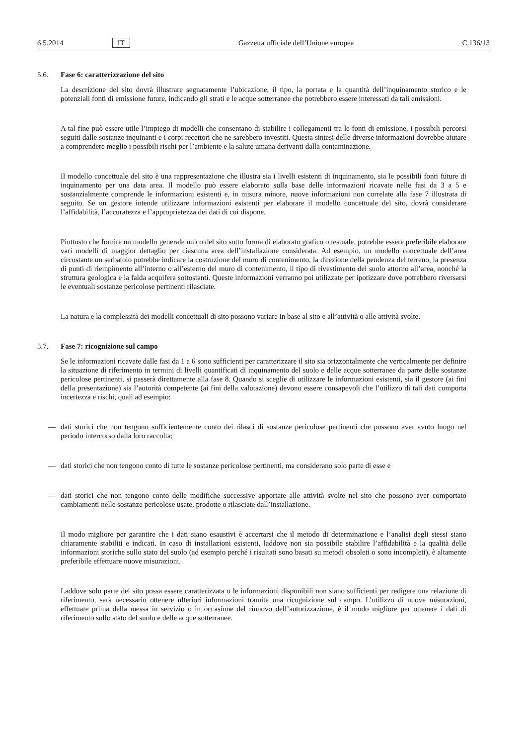6.5.2014 IT Gazzetta ufficiale dell’Unione europea C 136/13
5.6. Fase 6: caratterizzazione del sito
La descrizione del sito dovrà illustrare segnatamente l’ubicazione, il tipo, la portata e la quantità dell’inquinamento storico e le potenziali fonti di emissione future, indicando gli strati e le acque sotterranee che potrebbero essere interessati da tali emissioni.
A tal fine può essere utile l’impiego di modelli che consentano di stabilire i collegamenti tra le fonti di emissione, i possibili percorsi seguiti dalle sostanze inquinanti e i corpi recettori che ne sarebbero investiti. Questa sintesi delle diverse informazioni dovrebbe aiutare a comprendere meglio i possibili rischi per l’ambiente e la salute umana derivanti dalla contaminazione.
Il modello concettuale del sito è una rappresentazione che illustra sia i livelli esistenti di inquinamento, sia le possibili fonti future di inquinamento per una data area. Il modello può essere elaborato sulla base delle informazioni ricavate nelle fasi da 3 a 5 e sostanzialmente comprende le informazioni esistenti e, in misura minore, nuove informazioni non correlate alla fase 7 illustrata di seguito. Se un gestore intende utilizzare informazioni esistenti per elaborare il modello concettuale del sito, dovrà considerare l’affidabilità, l’accuratezza e l’appropriatezza dei dati di cui dispone.
Piuttosto che fornire un modello generale unico del sito sotto forma di elaborato grafico o testuale, potrebbe essere preferibile elaborare vari modelli di maggior dettaglio per ciascuna area dell’installazione considerata. Ad esempio, un modello concettuale dell’area circostante un serbatoio potrebbe indicare la costruzione del muro di contenimento, la direzione della pendenza del terreno, la presenza di punti di riempimento all’interno o all’esterno del muro di contenimento, il tipo di rivestimento del suolo attorno all’area, nonché la struttura geologica e la falda acquifera sottostanti. Queste informazioni verranno poi utilizzate per ipotizzare dove potrebbero riversarsi le eventuali sostanze pericolose pertinenti rilasciate.
La natura e la complessità dei modelli concettuali di sito possono variare in base al sito e all’attività o alle attività svolte.
5.7. Fase 7: ricognizione sul campo
Se le informazioni ricavate dalle fasi da 1 a 6 sono sufficienti per caratterizzare il sito sia orizzontalmente che verticalmente per definire la situazione di riferimento in termini di livelli quantificati di inquinamento del suolo e delle acque sotterranee da parte delle sostanze pericolose pertinenti, si passerà direttamente alla fase 8. Quando si sceglie di utilizzare le informazioni esistenti, sia il gestore (ai fini della presentazione) sia l’autorità competente (ai fini della valutazione) devono essere consapevoli che l’utilizzo di tali dati comporta incertezza e rischi, quali ad esempio:
— dati storici che non tengono sufficientemente conto dei rilasci di sostanze pericolose pertinenti che possono aver avuto luogo nel periodo intercorso dalla loro raccolta;
— dati storici che non tengono conto di tutte le sostanze pericolose pertinenti, ma considerano solo parte di esse e
— dati storici che non tengono conto delle modifiche successive apportate alle attività svolte nel sito che possono aver comportato cambiamenti nelle sostanze pericolose usate, prodotte o rilasciate dall’installazione.
Il modo migliore per garantire che i dati siano esaustivi è accertarsi che il metodo di determinazione e l’analisi degli stessi siano chiaramente stabiliti e indicati. In caso di installazioni esistenti, laddove non sia possibile stabilire l’affidabilità e la qualità delle informazioni storiche sullo stato del suolo (ad esempio perché i risultati sono basati su metodi obsoleti o sono incompleti), è altamente preferibile effettuare nuove misurazioni.
Laddove solo parte del sito possa essere caratterizzata o le informazioni disponibili non siano sufficienti per redigere una relazione di riferimento, sarà necessario ottenere ulteriori informazioni tramite una ricognizione sul campo. L’utilizzo di nuove misurazioni, effettuate prima della messa in servizio o in occasione del rinnovo dell’autorizzazione, è il modo migliore per ottenere i dati di riferimento sullo stato del suolo e delle acque sotterranee.